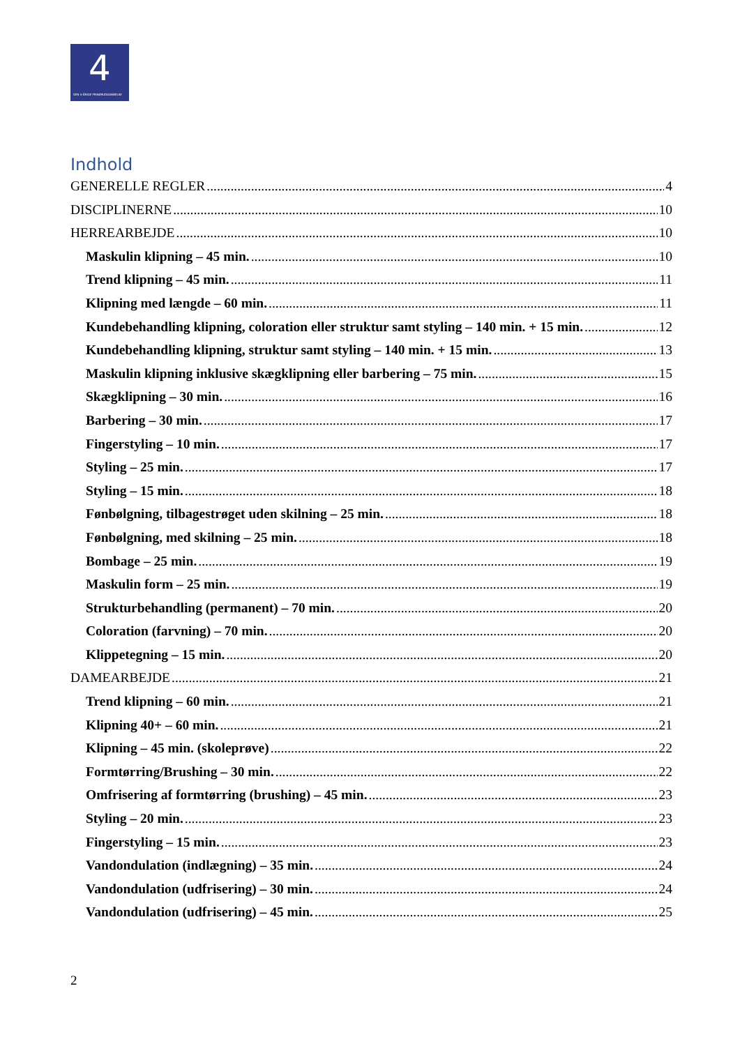4
DEN 4-ÅRIGE FRISØRUDDANNELSE
Indhold
GENERELLE REGLER 4
DISCIPLINERNE 10
HERREARBEJDE 10
Maskulin klipning – 45 min. 10
Trend klipning – 45 min. 11
Klipning med længde – 60 min. 11
Kundebehandling klipning, coloration eller struktur samt styling – 140 min. + 15 min. 12
Kundebehandling klipning, struktur samt styling – 140 min. + 15 min. 13
Maskulin klipning inklusive skægklipning eller barbering – 75 min. 15
Skægklipning – 30 min. 16
Barbering – 30 min. 17
Fingerstyling – 10 min. 17
Styling – 25 min. 17
Styling – 15 min. 18
Fønbølgning, tilbagestrøget uden skilning – 25 min. 18
Fønbølgning, med skilning – 25 min. 18
Bombage – 25 min. 19
Maskulin form – 25 min. 19
Strukturbehandling (permanent) – 70 min. 20
Coloration (farvning) – 70 min. 20
Klippetegning – 15 min. 20
DAMEARBEJDE 21
Trend klipning – 60 min. 21
Klipning 40+ – 60 min. 21
Klipning – 45 min. (skoleprøve) 22
Formtørring/Brushing – 30 min. 22
Omfrisering af formtørring (brushing) – 45 min. 23
Styling – 20 min. 23
Fingerstyling – 15 min. 23
Vandondulation (indlægning) – 35 min. 24
Vandondulation (udfrisering) – 30 min. 24
Vandondulation (udfrisering) – 45 min. 25
2